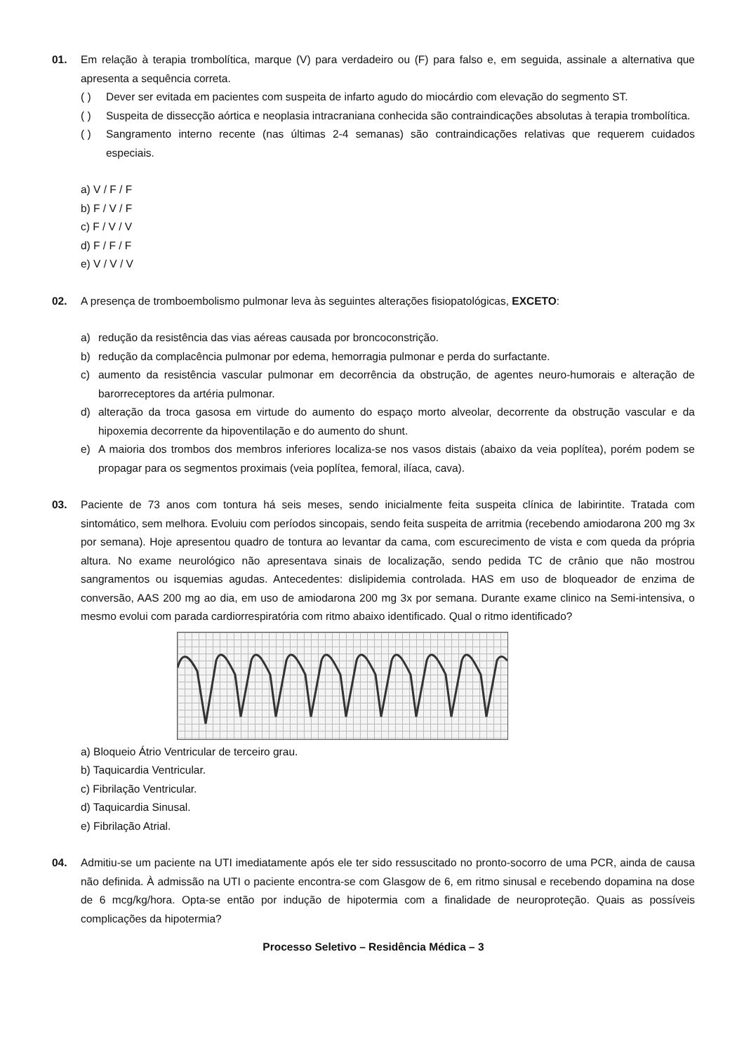01. Em relação à terapia trombolítica, marque (V) para verdadeiro ou (F) para falso e, em seguida, assinale a alternativa que apresenta a sequência correta.
( ) Dever ser evitada em pacientes com suspeita de infarto agudo do miocárdio com elevação do segmento ST.
( ) Suspeita de dissecção aórtica e neoplasia intracraniana conhecida são contraindicações absolutas à terapia trombolítica.
( ) Sangramento interno recente (nas últimas 2-4 semanas) são contraindicações relativas que requerem cuidados especiais.
a) V / F / F
b) F / V / F
c) F / V / V
d) F / F / F
e) V / V / V
02. A presença de tromboembolismo pulmonar leva às seguintes alterações fisiopatológicas, EXCETO:
a) redução da resistência das vias aéreas causada por broncoconstrição.
b) redução da complacência pulmonar por edema, hemorragia pulmonar e perda do surfactante.
c) aumento da resistência vascular pulmonar em decorrência da obstrução, de agentes neuro-humorais e alteração de barorreceptores da artéria pulmonar.
d) alteração da troca gasosa em virtude do aumento do espaço morto alveolar, decorrente da obstrução vascular e da hipoxemia decorrente da hipoventilação e do aumento do shunt.
e) A maioria dos trombos dos membros inferiores localiza-se nos vasos distais (abaixo da veia poplítea), porém podem se propagar para os segmentos proximais (veia poplítea, femoral, ilíaca, cava).
03. Paciente de 73 anos com tontura há seis meses, sendo inicialmente feita suspeita clínica de labirintite. Tratada com sintomático, sem melhora. Evoluiu com períodos sincopais, sendo feita suspeita de arritmia (recebendo amiodarona 200 mg 3x por semana). Hoje apresentou quadro de tontura ao levantar da cama, com escurecimento de vista e com queda da própria altura. No exame neurológico não apresentava sinais de localização, sendo pedida TC de crânio que não mostrou sangramentos ou isquemias agudas. Antecedentes: dislipidemia controlada. HAS em uso de bloqueador de enzima de conversão, AAS 200 mg ao dia, em uso de amiodarona 200 mg 3x por semana. Durante exame clinico na Semi-intensiva, o mesmo evolui com parada cardiorrespiratória com ritmo abaixo identificado. Qual o ritmo identificado?
a) Bloqueio Átrio Ventricular de terceiro grau.
b) Taquicardia Ventricular.
c) Fibrilação Ventricular.
d) Taquicardia Sinusal.
e) Fibrilação Atrial.
04. Admitiu-se um paciente na UTI imediatamente após ele ter sido ressuscitado no pronto-socorro de uma PCR, ainda de causa não definida. À admissão na UTI o paciente encontra-se com Glasgow de 6, em ritmo sinusal e recebendo dopamina na dose de 6 mcg/kg/hora. Opta-se então por indução de hipotermia com a finalidade de neuroproteção. Quais as possíveis complicações da hipotermia?
Processo Seletivo – Residência Médica – 3